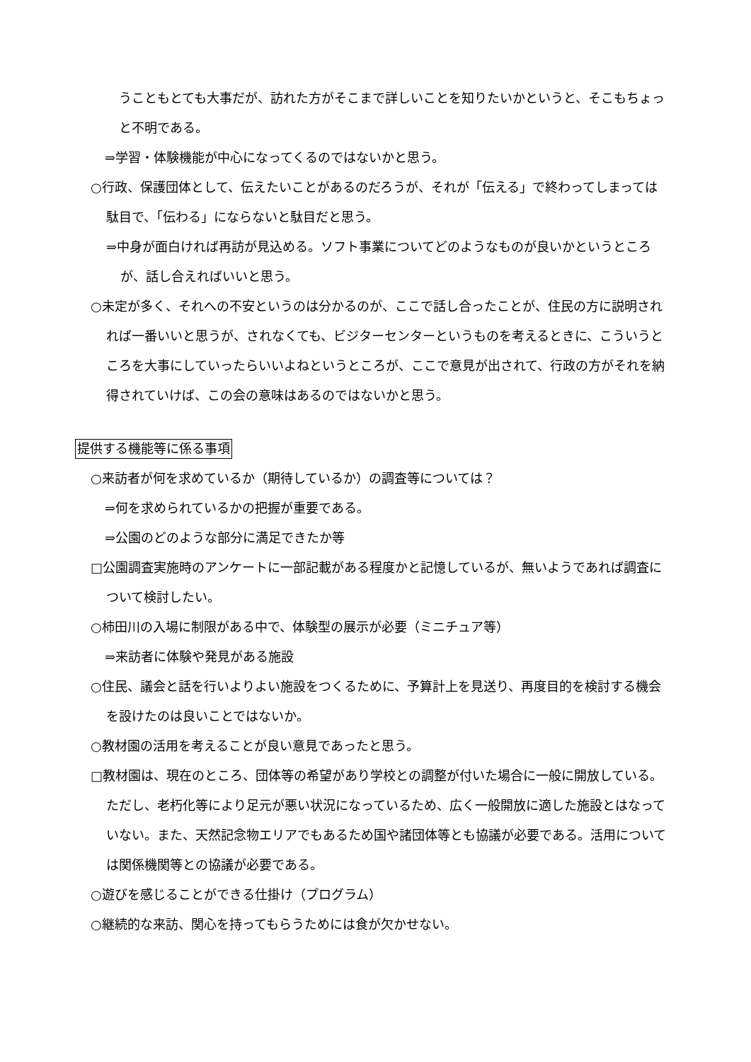うこともとても大事だが、訪れた方がそこまで詳しいことを知りたいかというと、そこもちょっと不明である。
⇒学習・体験機能が中心になってくるのではないかと思う。
○行政、保護団体として、伝えたいことがあるのだろうが、それが「伝える」で終わってしまっては駄目で、「伝わる」にならないと駄目だと思う。
⇒中身が面白ければ再訪が見込める。ソフト事業についてどのようなものが良いかというところが、話し合えればいいと思う。
○未定が多く、それへの不安というのは分かるのが、ここで話し合ったことが、住民の方に説明されれば一番いいと思うが、されなくても、ビジターセンターというものを考えるときに、こういうところを大事にしていったらいいよねというところが、ここで意見が出されて、行政の方がそれを納得されていけば、この会の意味はあるのではないかと思う。
提供する機能等に係る事項
○来訪者が何を求めているか（期待しているか）の調査等については？
⇒何を求められているかの把握が重要である。
⇒公園のどのような部分に満足できたか等
□公園調査実施時のアンケートに一部記載がある程度かと記憶しているが、無いようであれば調査について検討したい。
○柿田川の入場に制限がある中で、体験型の展示が必要（ミニチュア等）
⇒来訪者に体験や発見がある施設
○住民、議会と話を行いよりよい施設をつくるために、予算計上を見送り、再度目的を検討する機会を設けたのは良いことではないか。
○教材園の活用を考えることが良い意見であったと思う。
□教材園は、現在のところ、団体等の希望があり学校との調整が付いた場合に一般に開放している。ただし、老朽化等により足元が悪い状況になっているため、広く一般開放に適した施設とはなっていない。また、天然記念物エリアでもあるため国や諸団体等とも協議が必要である。活用については関係機関等との協議が必要である。
○遊びを感じることができる仕掛け（プログラム）
○継続的な来訪、関心を持ってもらうためには食が欠かせない。